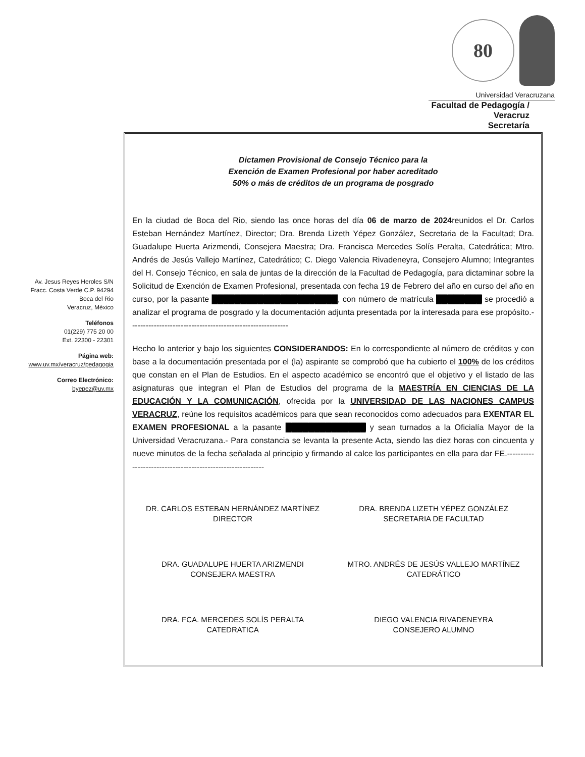80
Universidad Veracruzana
Facultad de Pedagogía / Veracruz
Secretaría
Av. Jesus Reyes Heroles S/N
Fracc. Costa Verde C.P. 94294
Boca del Rio
Veracruz, México
Teléfonos
01(229) 775 20 00
Ext. 22300 - 22301
Página web:
www.uv.mx/veracruz/pedagogia
Correo Electrónico:
byepez@uv.mx
Dictamen Provisional de Consejo Técnico para la
Exención de Examen Profesional por haber acreditado
50% o más de créditos de un programa de posgrado
En la ciudad de Boca del Rio, siendo las once horas del día 06 de marzo de 2024reunidos el Dr. Carlos Esteban Hernández Martínez, Director; Dra. Brenda Lizeth Yépez González, Secretaria de la Facultad; Dra. Guadalupe Huerta Arizmendi, Consejera Maestra; Dra. Francisca Mercedes Solís Peralta, Catedrática; Mtro. Andrés de Jesús Vallejo Martínez, Catedrático; C. Diego Valencia Rivadeneyra, Consejero Alumno; Integrantes del H. Consejo Técnico, en sala de juntas de la dirección de la Facultad de Pedagogía, para dictaminar sobre la Solicitud de Exención de Examen Profesional, presentada con fecha 19 de Febrero del año en curso del año en curso, por la pasante ██████████████████████, con número de matrícula ████████ se procedió a analizar el programa de posgrado y la documentación adjunta presentada por la interesada para ese propósito.-----------------------------------------------------------
Hecho lo anterior y bajo los siguientes CONSIDERANDOS: En lo correspondiente al número de créditos y con base a la documentación presentada por el (la) aspirante se comprobó que ha cubierto el 100% de los créditos que constan en el Plan de Estudios. En el aspecto académico se encontró que el objetivo y el listado de las asignaturas que integran el Plan de Estudios del programa de la MAESTRÍA EN CIENCIAS DE LA EDUCACIÓN Y LA COMUNICACIÓN, ofrecida por la UNIVERSIDAD DE LAS NACIONES CAMPUS VERACRUZ, reúne los requisitos académicos para que sean reconocidos como adecuados para EXENTAR EL EXAMEN PROFESIONAL a la pasante ██████████████ y sean turnados a la Oficialía Mayor de la Universidad Veracruzana.- Para constancia se levanta la presente Acta, siendo las diez horas con cincuenta y nueve minutos de la fecha señalada al principio y firmando al calce los participantes en ella para dar FE.-----------------------------------------------------------
DR. CARLOS ESTEBAN HERNÁNDEZ MARTÍNEZ
DIRECTOR
DRA. BRENDA LIZETH YÉPEZ GONZÁLEZ
SECRETARIA DE FACULTAD
DRA. GUADALUPE HUERTA ARIZMENDI
CONSEJERA MAESTRA
MTRO. ANDRÉS DE JESÚS VALLEJO MARTÍNEZ
CATEDRÁTICO
DRA. FCA. MERCEDES SOLÍS PERALTA
CATEDRATICA
DIEGO VALENCIA RIVADENEYRA
CONSEJERO ALUMNO